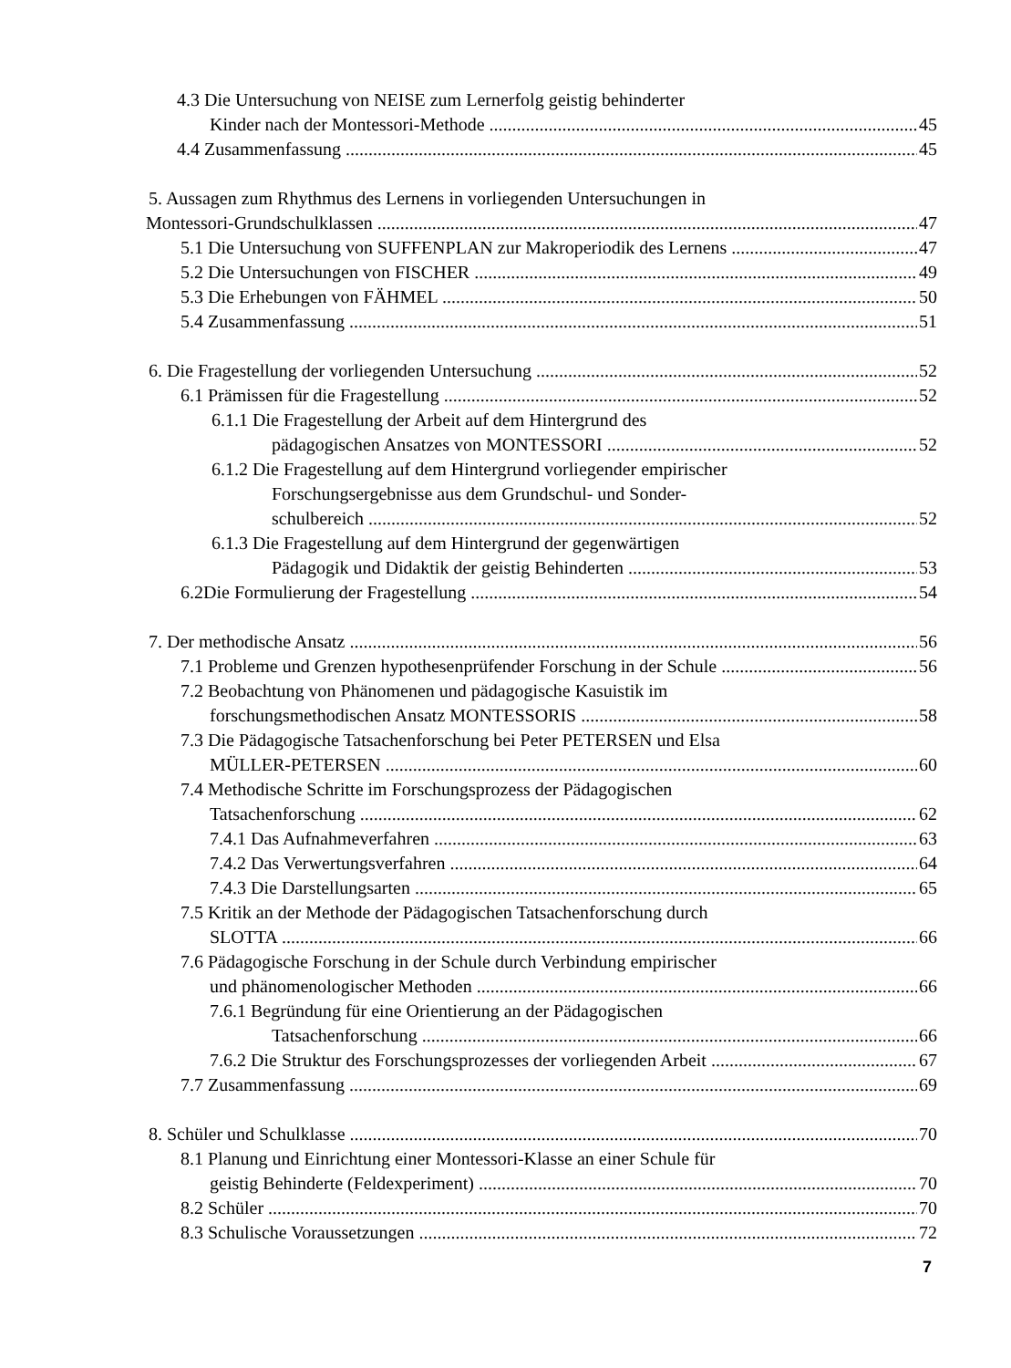4.3 Die Untersuchung von NEISE zum Lernerfolg geistig behinderter
Kinder nach der Montessori-Methode 45
4.4 Zusammenfassung 45
5. Aussagen zum Rhythmus des Lernens in vorliegenden Untersuchungen in
Montessori-Grundschulklassen 47
5.1 Die Untersuchung von SUFFENPLAN zur Makroperiodik des Lernens 47
5.2 Die Untersuchungen von FISCHER 49
5.3 Die Erhebungen von FÄHMEL 50
5.4 Zusammenfassung 51
6. Die Fragestellung der vorliegenden Untersuchung 52
6.1 Prämissen für die Fragestellung 52
6.1.1 Die Fragestellung der Arbeit auf dem Hintergrund des
pädagogischen Ansatzes von MONTESSORI 52
6.1.2 Die Fragestellung auf dem Hintergrund vorliegender empirischer
Forschungsergebnisse aus dem Grundschul- und Sonder-
schulbereich 52
6.1.3 Die Fragestellung auf dem Hintergrund der gegenwärtigen
Pädagogik und Didaktik der geistig Behinderten 53
6.2Die Formulierung der Fragestellung 54
7. Der methodische Ansatz 56
7.1 Probleme und Grenzen hypothesenprüfender Forschung in der Schule 56
7.2 Beobachtung von Phänomenen und pädagogische Kasuistik im
forschungsmethodischen Ansatz MONTESSORIS 58
7.3 Die Pädagogische Tatsachenforschung bei Peter PETERSEN und Elsa
MÜLLER-PETERSEN 60
7.4 Methodische Schritte im Forschungsprozess der Pädagogischen
Tatsachenforschung 62
7.4.1 Das Aufnahmeverfahren 63
7.4.2 Das Verwertungsverfahren 64
7.4.3 Die Darstellungsarten 65
7.5 Kritik an der Methode der Pädagogischen Tatsachenforschung durch
SLOTTA 66
7.6 Pädagogische Forschung in der Schule durch Verbindung empirischer
und phänomenologischer Methoden 66
7.6.1 Begründung für eine Orientierung an der Pädagogischen
Tatsachenforschung 66
7.6.2 Die Struktur des Forschungsprozesses der vorliegenden Arbeit 67
7.7 Zusammenfassung 69
8. Schüler und Schulklasse 70
8.1 Planung und Einrichtung einer Montessori-Klasse an einer Schule für
geistig Behinderte (Feldexperiment) 70
8.2 Schüler 70
8.3 Schulische Voraussetzungen 72
7